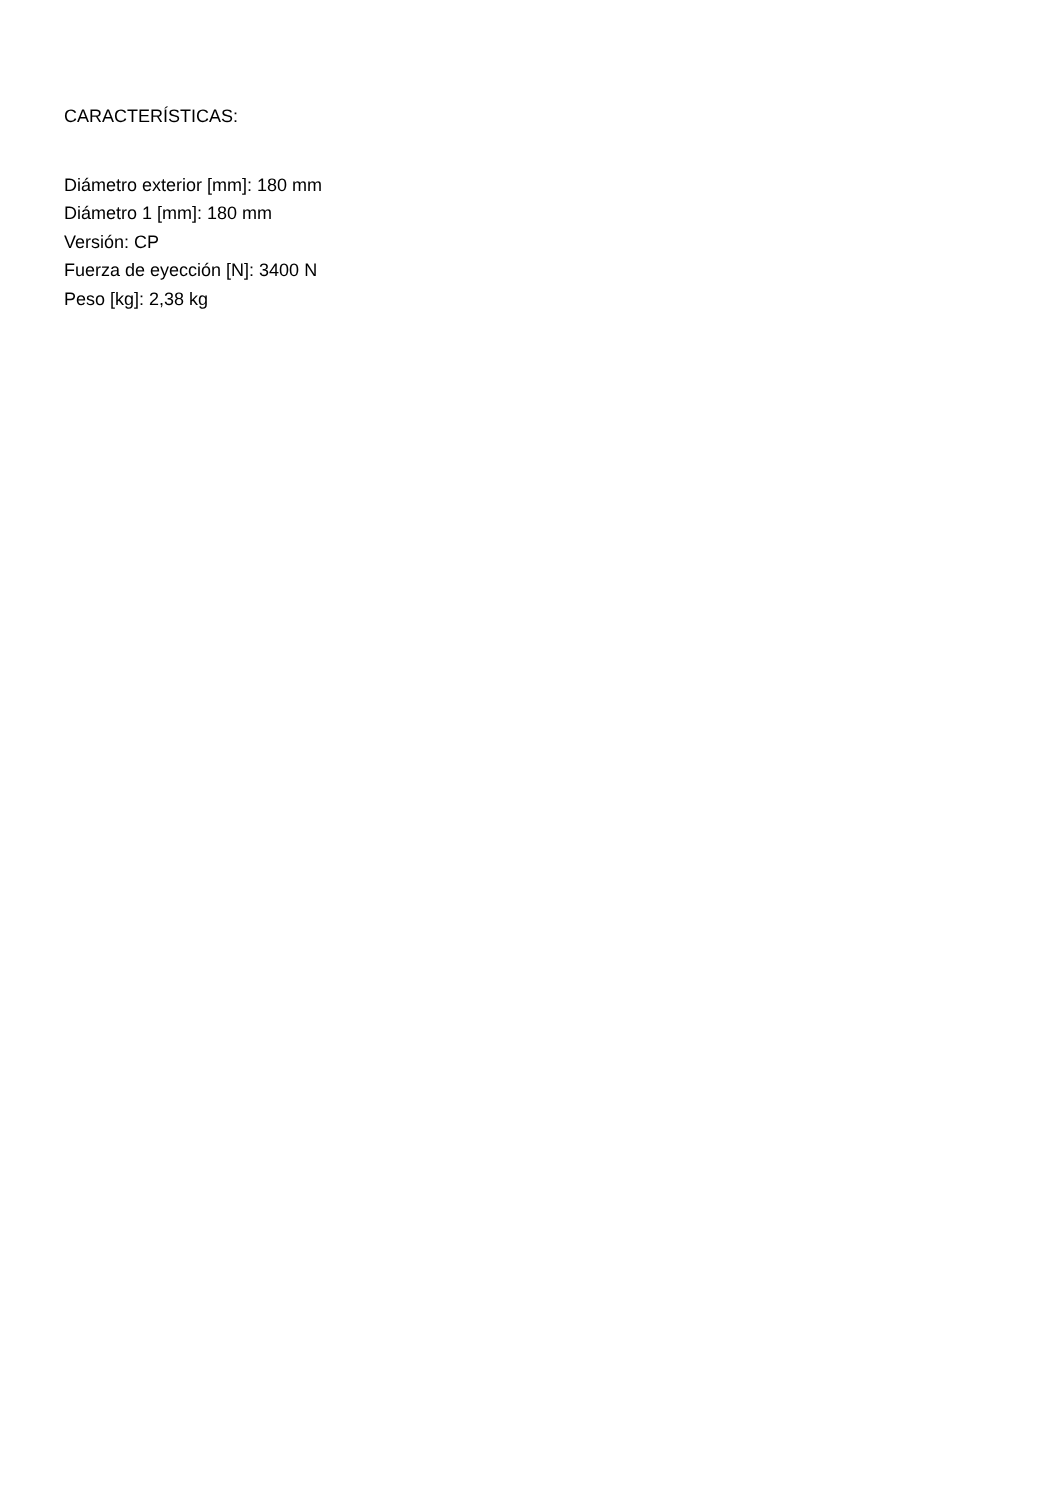CARACTERÍSTICAS:
Diámetro exterior [mm]: 180 mm
Diámetro 1 [mm]: 180 mm
Versión: CP
Fuerza de eyección [N]: 3400 N
Peso [kg]: 2,38 kg